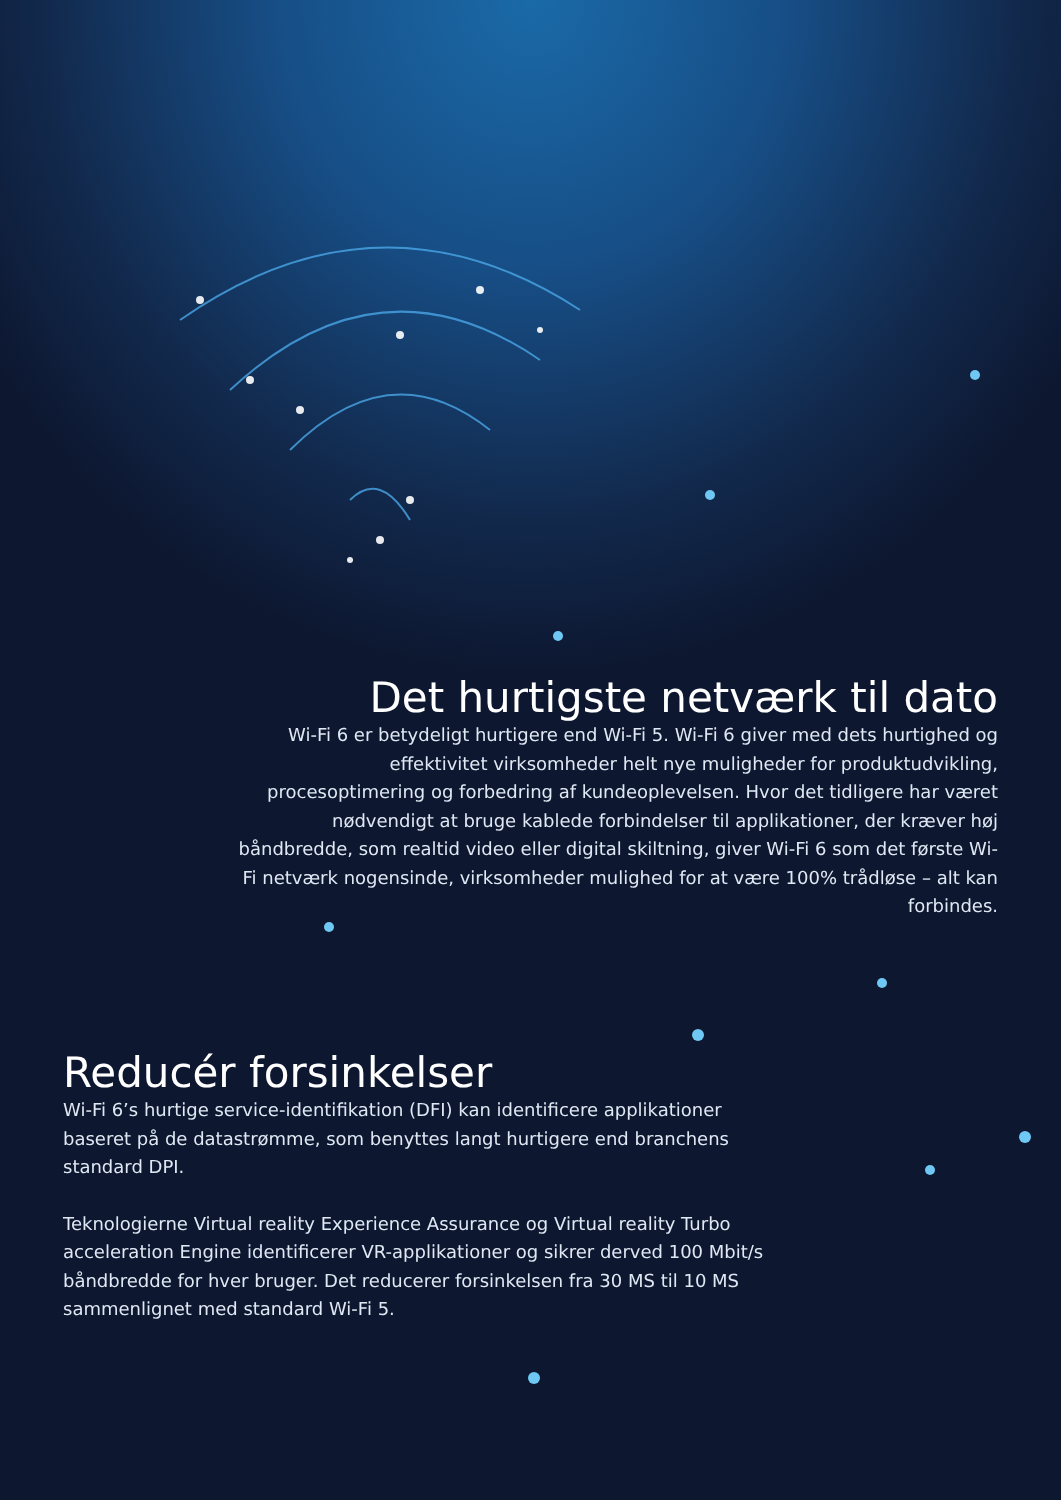Det hurtigste netværk til dato
Wi-Fi 6 er betydeligt hurtigere end Wi-Fi 5. Wi-Fi 6 giver med dets hurtighed og effektivitet virksomheder helt nye muligheder for produktudvikling, procesoptimering og forbedring af kundeoplevelsen. Hvor det tidligere har været nødvendigt at bruge kablede forbindelser til applikationer, der kræver høj båndbredde, som realtid video eller digital skiltning, giver Wi-Fi 6 som det første Wi-Fi netværk nogensinde, virksomheder mulighed for at være 100% trådløse – alt kan forbindes.
Reducér forsinkelser
Wi-Fi 6’s hurtige service-identifikation (DFI) kan identificere applikationer baseret på de datastrømme, som benyttes langt hurtigere end branchens standard DPI.
Teknologierne Virtual reality Experience Assurance og Virtual reality Turbo acceleration Engine identificerer VR-applikationer og sikrer derved 100 Mbit/s båndbredde for hver bruger. Det reducerer forsinkelsen fra 30 MS til 10 MS sammenlignet med standard Wi-Fi 5.